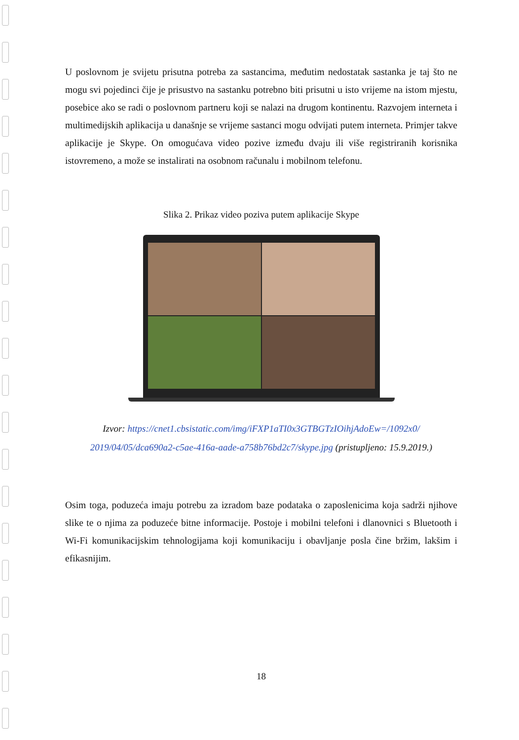U poslovnom je svijetu prisutna potreba za sastancima, međutim nedostatak sastanka je taj što ne mogu svi pojedinci čije je prisustvo na sastanku potrebno biti prisutni u isto vrijeme na istom mjestu, posebice ako se radi o poslovnom partneru koji se nalazi na drugom kontinentu. Razvojem interneta i multimedijskih aplikacija u današnje se vrijeme sastanci mogu odvijati putem interneta. Primjer takve aplikacije je Skype. On omogućava video pozive između dvaju ili više registriranih korisnika istovremeno, a može se instalirati na osobnom računalu i mobilnom telefonu.
Slika 2. Prikaz video poziva putem aplikacije Skype
Izvor: https://cnet1.cbsistatic.com/img/iFXP1aTI0x3GTBGTzIOihjAdoEw=/1092x0/
2019/04/05/dca690a2-c5ae-416a-aade-a758b76bd2c7/skype.jpg (pristupljeno: 15.9.2019.)
Osim toga, poduzeća imaju potrebu za izradom baze podataka o zaposlenicima koja sadrži njihove slike te o njima za poduzeće bitne informacije. Postoje i mobilni telefoni i dlanovnici s Bluetooth i Wi-Fi komunikacijskim tehnologijama koji komunikaciju i obavljanje posla čine bržim, lakšim i efikasnijim.
18